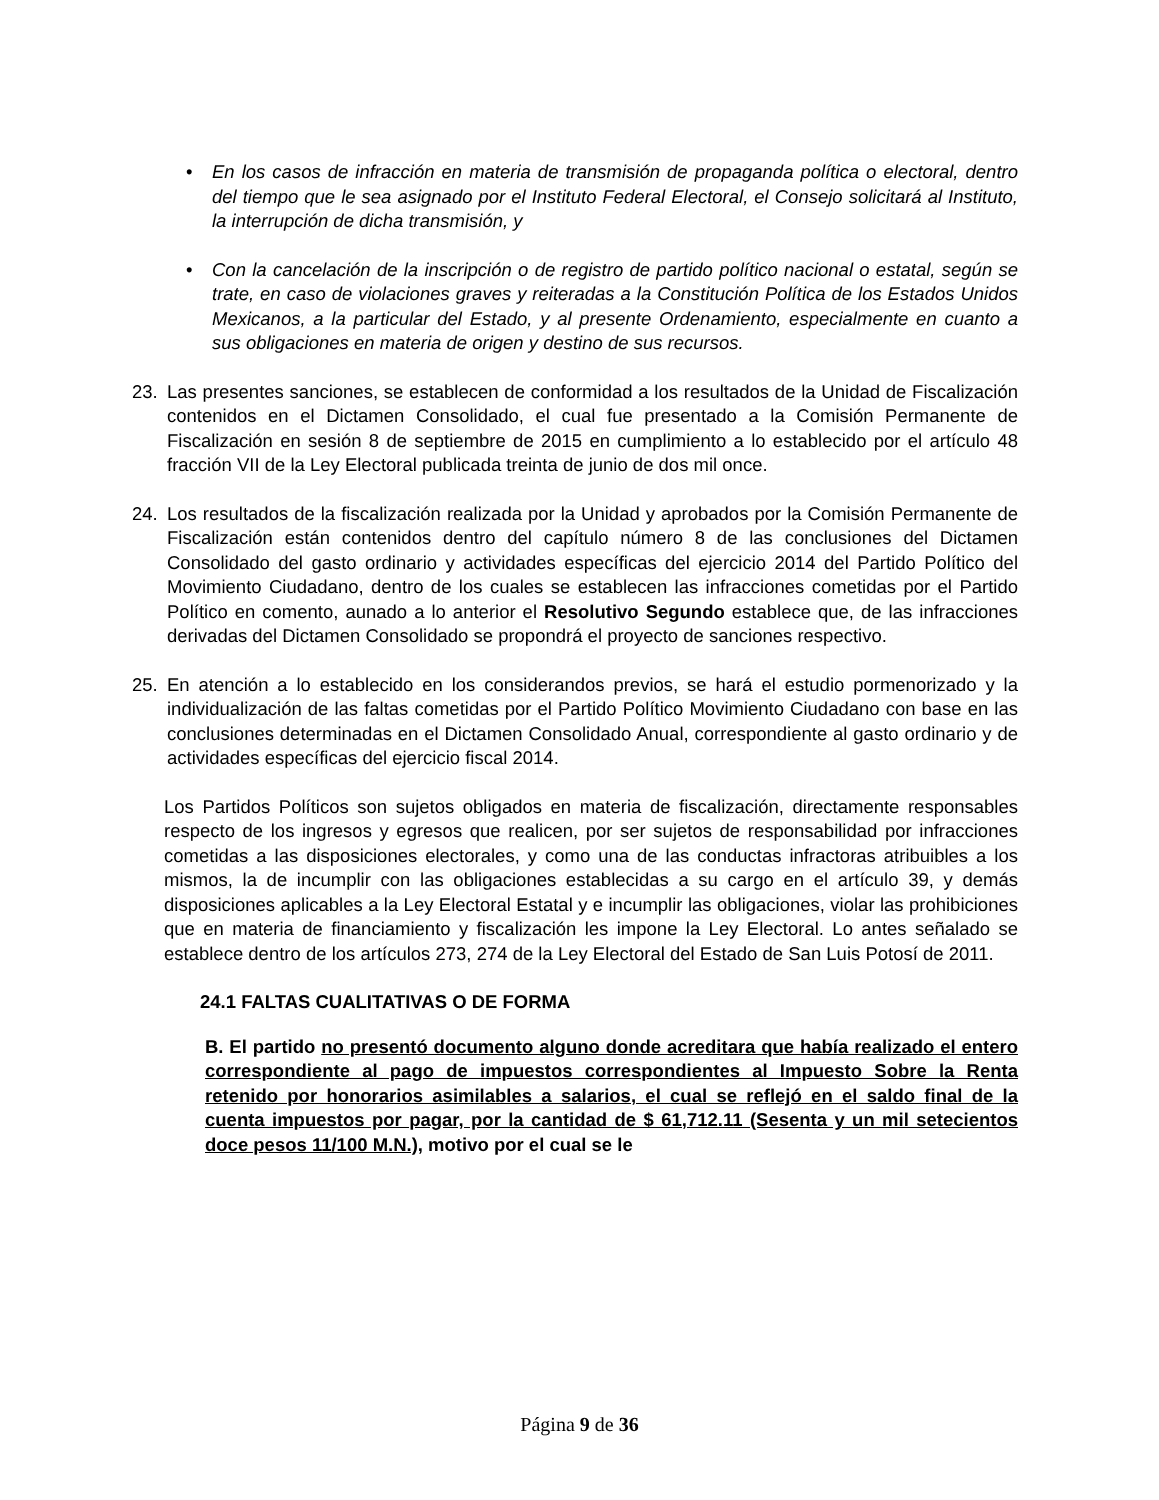• En los casos de infracción en materia de transmisión de propaganda política o electoral, dentro del tiempo que le sea asignado por el Instituto Federal Electoral, el Consejo solicitará al Instituto, la interrupción de dicha transmisión, y
• Con la cancelación de la inscripción o de registro de partido político nacional o estatal, según se trate, en caso de violaciones graves y reiteradas a la Constitución Política de los Estados Unidos Mexicanos, a la particular del Estado, y al presente Ordenamiento, especialmente en cuanto a sus obligaciones en materia de origen y destino de sus recursos.
23. Las presentes sanciones, se establecen de conformidad a los resultados de la Unidad de Fiscalización contenidos en el Dictamen Consolidado, el cual fue presentado a la Comisión Permanente de Fiscalización en sesión 8 de septiembre de 2015 en cumplimiento a lo establecido por el artículo 48 fracción VII de la Ley Electoral publicada treinta de junio de dos mil once.
24. Los resultados de la fiscalización realizada por la Unidad y aprobados por la Comisión Permanente de Fiscalización están contenidos dentro del capítulo número 8 de las conclusiones del Dictamen Consolidado del gasto ordinario y actividades específicas del ejercicio 2014 del Partido Político del Movimiento Ciudadano, dentro de los cuales se establecen las infracciones cometidas por el Partido Político en comento, aunado a lo anterior el Resolutivo Segundo establece que, de las infracciones derivadas del Dictamen Consolidado se propondrá el proyecto de sanciones respectivo.
25. En atención a lo establecido en los considerandos previos, se hará el estudio pormenorizado y la individualización de las faltas cometidas por el Partido Político Movimiento Ciudadano con base en las conclusiones determinadas en el Dictamen Consolidado Anual, correspondiente al gasto ordinario y de actividades específicas del ejercicio fiscal 2014.
Los Partidos Políticos son sujetos obligados en materia de fiscalización, directamente responsables respecto de los ingresos y egresos que realicen, por ser sujetos de responsabilidad por infracciones cometidas a las disposiciones electorales, y como una de las conductas infractoras atribuibles a los mismos, la de incumplir con las obligaciones establecidas a su cargo en el artículo 39, y demás disposiciones aplicables a la Ley Electoral Estatal y e incumplir las obligaciones, violar las prohibiciones que en materia de financiamiento y fiscalización les impone la Ley Electoral. Lo antes señalado se establece dentro de los artículos 273, 274 de la Ley Electoral del Estado de San Luis Potosí de 2011.
24.1 FALTAS CUALITATIVAS O DE FORMA
B. El partido no presentó documento alguno donde acreditara que había realizado el entero correspondiente al pago de impuestos correspondientes al Impuesto Sobre la Renta retenido por honorarios asimilables a salarios, el cual se reflejó en el saldo final de la cuenta impuestos por pagar, por la cantidad de $ 61,712.11 (Sesenta y un mil setecientos doce pesos 11/100 M.N.), motivo por el cual se le
Página 9 de 36